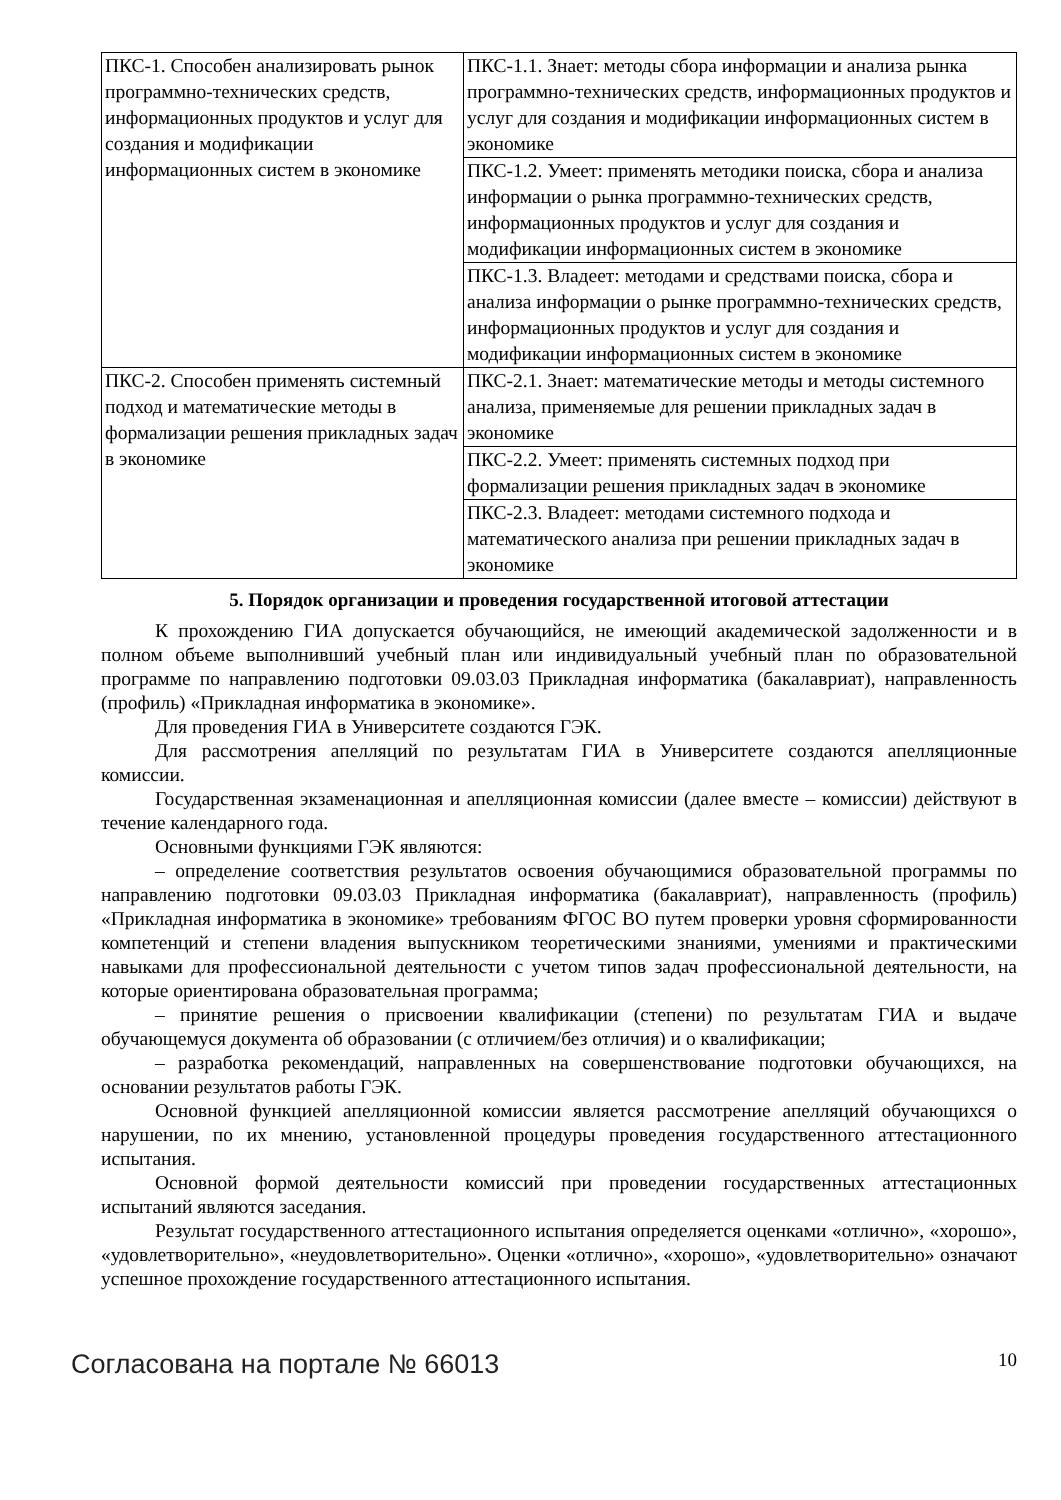| ПКС-1. Способен анализировать рынок программно-технических средств, информационных продуктов и услуг для создания и модификации информационных систем в экономике | ПКС-1.1. Знает: методы сбора информации и анализа рынка программно-технических средств, информационных продуктов и услуг для создания и модификации информационных систем в экономике |
| | ПКС-1.2. Умеет: применять методики поиска, сбора и анализа информации о рынка программно-технических средств, информационных продуктов и услуг для создания и модификации информационных систем в экономике |
| | ПКС-1.3. Владеет: методами и средствами поиска, сбора и анализа информации о рынке программно-технических средств, информационных продуктов и услуг для создания и модификации информационных систем в экономике |
| ПКС-2. Способен применять системный подход и математические методы в формализации решения прикладных задач в экономике | ПКС-2.1. Знает: математические методы и методы системного анализа, применяемые для решении прикладных задач в экономике |
| | ПКС-2.2. Умеет: применять системных подход при формализации решения прикладных задач в экономике |
| | ПКС-2.3. Владеет: методами системного подхода и математического анализа при решении прикладных задач в экономике |
5. Порядок организации и проведения государственной итоговой аттестации
К прохождению ГИА допускается обучающийся, не имеющий академической задолженности и в полном объеме выполнивший учебный план или индивидуальный учебный план по образовательной программе по направлению подготовки 09.03.03 Прикладная информатика (бакалавриат), направленность (профиль) «Прикладная информатика в экономике».
Для проведения ГИА в Университете создаются ГЭК.
Для рассмотрения апелляций по результатам ГИА в Университете создаются апелляционные комиссии.
Государственная экзаменационная и апелляционная комиссии (далее вместе – комиссии) действуют в течение календарного года.
Основными функциями ГЭК являются:
– определение соответствия результатов освоения обучающимися образовательной программы по направлению подготовки 09.03.03 Прикладная информатика (бакалавриат), направленность (профиль) «Прикладная информатика в экономике» требованиям ФГОС ВО путем проверки уровня сформированности компетенций и степени владения выпускником теоретическими знаниями, умениями и практическими навыками для профессиональной деятельности с учетом типов задач профессиональной деятельности, на которые ориентирована образовательная программа;
– принятие решения о присвоении квалификации (степени) по результатам ГИА и выдаче обучающемуся документа об образовании (с отличием/без отличия) и о квалификации;
– разработка рекомендаций, направленных на совершенствование подготовки обучающихся, на основании результатов работы ГЭК.
Основной функцией апелляционной комиссии является рассмотрение апелляций обучающихся о нарушении, по их мнению, установленной процедуры проведения государственного аттестационного испытания.
Основной формой деятельности комиссий при проведении государственных аттестационных испытаний являются заседания.
Результат государственного аттестационного испытания определяется оценками «отлично», «хорошо», «удовлетворительно», «неудовлетворительно». Оценки «отлично», «хорошо», «удовлетворительно» означают успешное прохождение государственного аттестационного испытания.
Согласована на портале № 66013 10